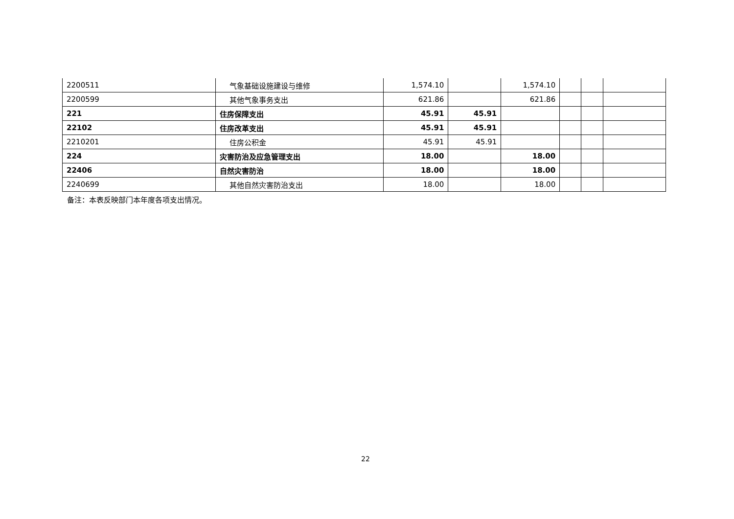| 2200511 | 气象基础设施建设与维修 | 1,574.10 | | 1,574.10 | | | |
| 2200599 | 其他气象事务支出 | 621.86 | | 621.86 | | | |
| 221 | 住房保障支出 | 45.91 | 45.91 | | | | |
| 22102 | 住房改革支出 | 45.91 | 45.91 | | | | |
| 2210201 | 住房公积金 | 45.91 | 45.91 | | | | |
| 224 | 灾害防治及应急管理支出 | 18.00 | | 18.00 | | | |
| 22406 | 自然灾害防治 | 18.00 | | 18.00 | | | |
| 2240699 | 其他自然灾害防治支出 | 18.00 | | 18.00 | | | |
备注：本表反映部门本年度各项支出情况。
22